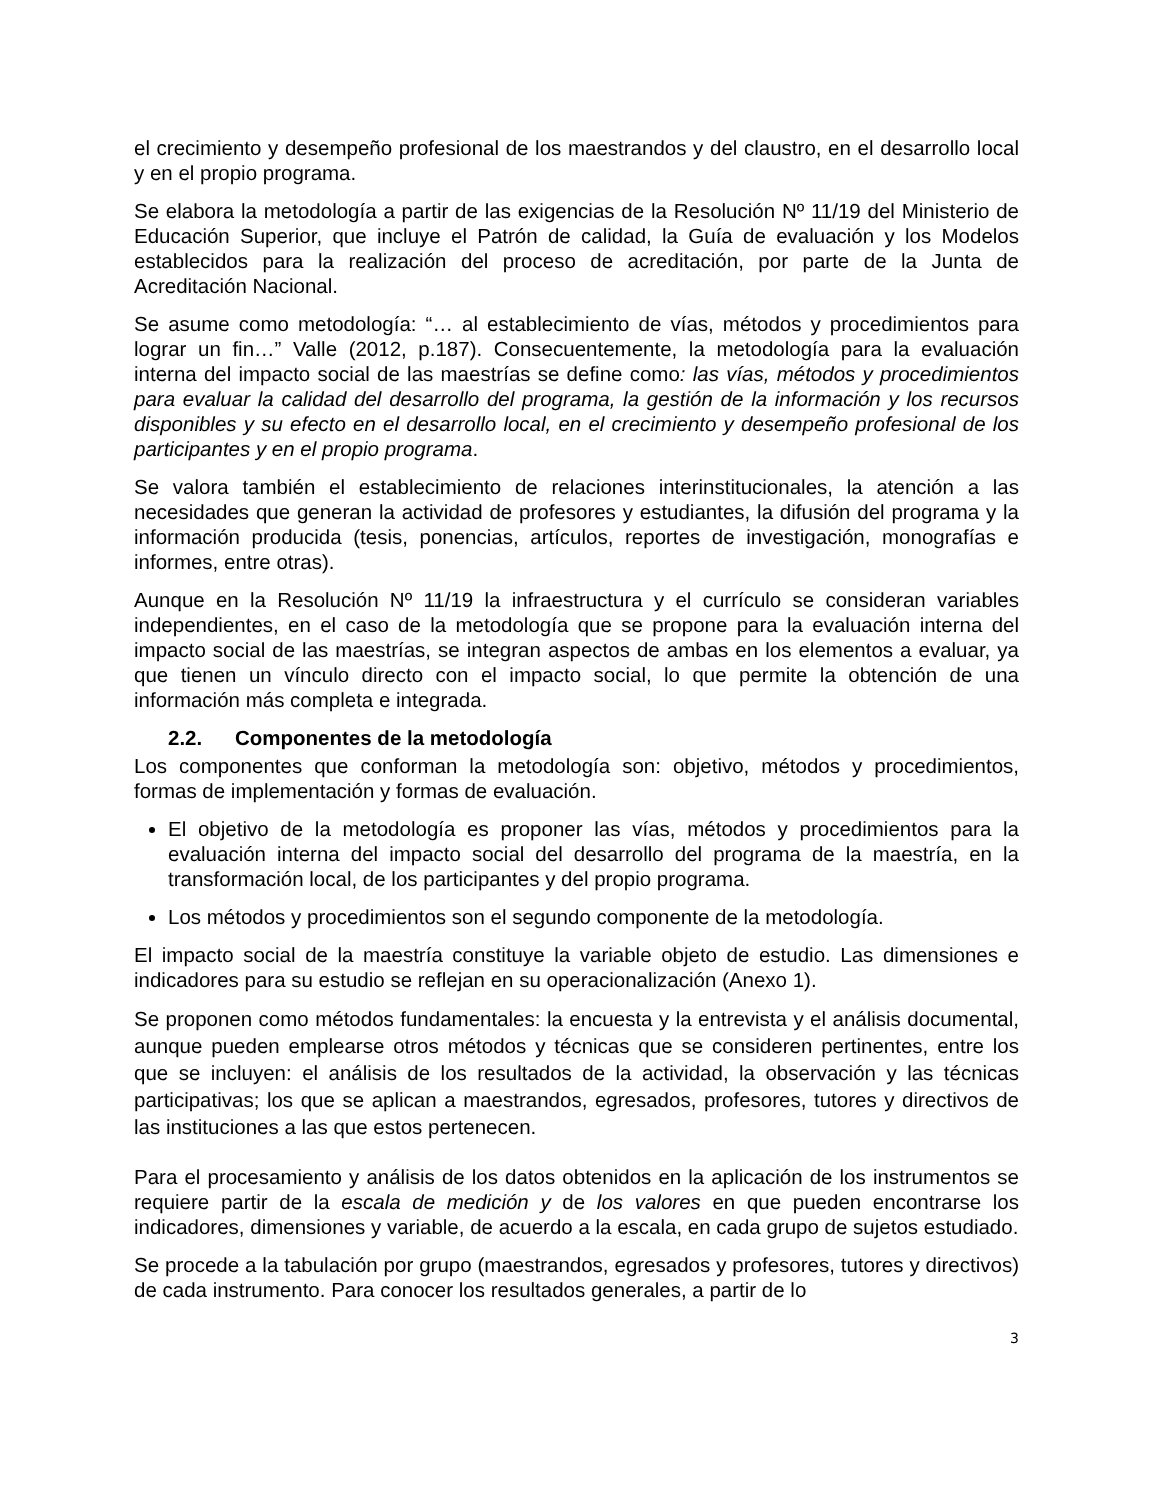el crecimiento y desempeño profesional de los maestrandos y del claustro, en el desarrollo local y en el propio programa.
Se elabora la metodología a partir de las exigencias de la Resolución Nº 11/19 del Ministerio de Educación Superior, que incluye el Patrón de calidad, la Guía de evaluación y los Modelos establecidos para la realización del proceso de acreditación, por parte de la Junta de Acreditación Nacional.
Se asume como metodología: “… al establecimiento de vías, métodos y procedimientos para lograr un fin…” Valle (2012, p.187). Consecuentemente, la metodología para la evaluación interna del impacto social de las maestrías se define como: las vías, métodos y procedimientos para evaluar la calidad del desarrollo del programa, la gestión de la información y los recursos disponibles y su efecto en el desarrollo local, en el crecimiento y desempeño profesional de los participantes y en el propio programa.
Se valora también el establecimiento de relaciones interinstitucionales, la atención a las necesidades que generan la actividad de profesores y estudiantes, la difusión del programa y la información producida (tesis, ponencias, artículos, reportes de investigación, monografías e informes, entre otras).
Aunque en la Resolución Nº 11/19 la infraestructura y el currículo se consideran variables independientes, en el caso de la metodología que se propone para la evaluación interna del impacto social de las maestrías, se integran aspectos de ambas en los elementos a evaluar, ya que tienen un vínculo directo con el impacto social, lo que permite la obtención de una información más completa e integrada.
2.2. Componentes de la metodología
Los componentes que conforman la metodología son: objetivo, métodos y procedimientos, formas de implementación y formas de evaluación.
El objetivo de la metodología es proponer las vías, métodos y procedimientos para la evaluación interna del impacto social del desarrollo del programa de la maestría, en la transformación local, de los participantes y del propio programa.
Los métodos y procedimientos son el segundo componente de la metodología.
El impacto social de la maestría constituye la variable objeto de estudio. Las dimensiones e indicadores para su estudio se reflejan en su operacionalización (Anexo 1).
Se proponen como métodos fundamentales: la encuesta y la entrevista y el análisis documental, aunque pueden emplearse otros métodos y técnicas que se consideren pertinentes, entre los que se incluyen: el análisis de los resultados de la actividad, la observación y las técnicas participativas; los que se aplican a maestrandos, egresados, profesores, tutores y directivos de las instituciones a las que estos pertenecen.
Para el procesamiento y análisis de los datos obtenidos en la aplicación de los instrumentos se requiere partir de la escala de medición y de los valores en que pueden encontrarse los indicadores, dimensiones y variable, de acuerdo a la escala, en cada grupo de sujetos estudiado.
Se procede a la tabulación por grupo (maestrandos, egresados y profesores, tutores y directivos) de cada instrumento. Para conocer los resultados generales, a partir de lo
3